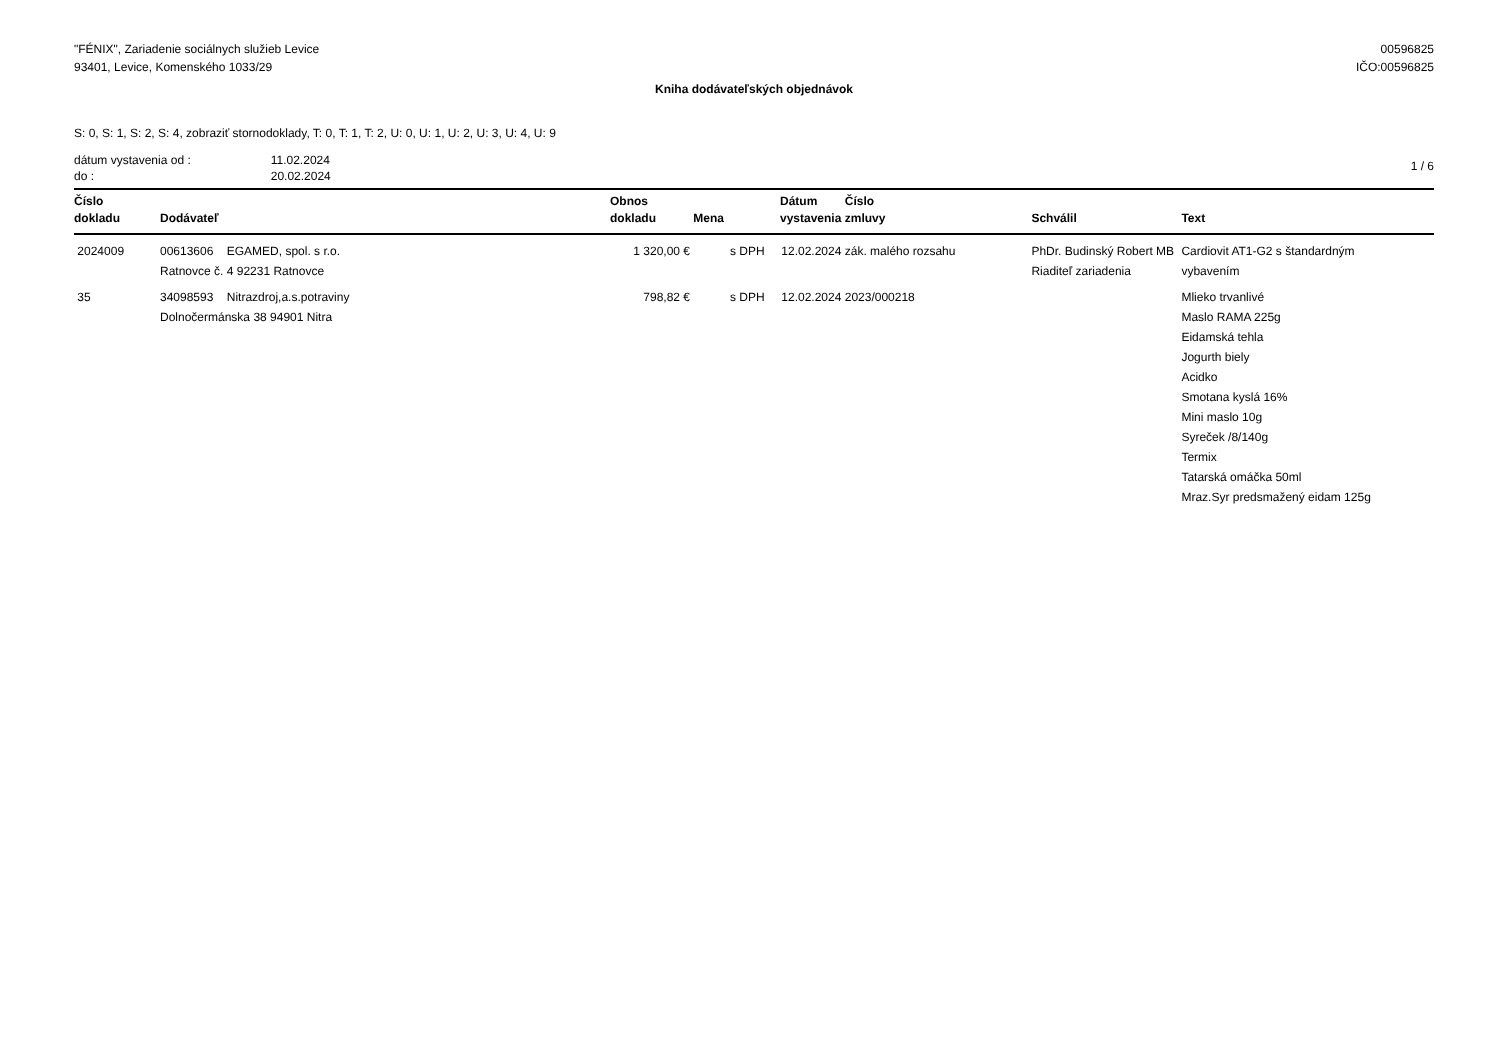"FÉNIX", Zariadenie sociálnych služieb Levice
93401, Levice, Komenského 1033/29
00596825
IČO:00596825
Kniha dodávateľských objednávok
S: 0, S: 1, S: 2, S: 4, zobraziť stornodoklady, T: 0, T: 1, T: 2, U: 0, U: 1, U: 2, U: 3, U: 4, U: 9
| dátum vystavenia od : | 11.02.2024 |
| do : | 20.02.2024 |
1 / 6
| Číslo dokladu | Dodávateľ | Obnos dokladu | Mena | Dátum vystavenia | Číslo zmluvy | Schválil | Text |
| --- | --- | --- | --- | --- | --- | --- | --- |
| 2024009 | 00613606 EGAMED, spol. s r.o. Ratnovce č. 4 92231 Ratnovce | 1 320,00 € | s DPH | 12.02.2024 | zák. malého rozsahu | PhDr. Budinský Robert MB Riaditeľ zariadenia | Cardiovit AT1-G2 s štandardným vybavením |
| 35 | 34098593 Nitrazdroj,a.s.potraviny Dolnočermánska 38 94901 Nitra | 798,82 € | s DPH | 12.02.2024 | 2023/000218 | | Mlieko trvanlivé Maslo RAMA 225g Eidamská tehla Jogurth biely Acidko Smotana kyslá 16% Mini maslo 10g Syreček /8/140g Termix Tatarská omáčka 50ml Mraz.Syr predsmažený eidam 125g |